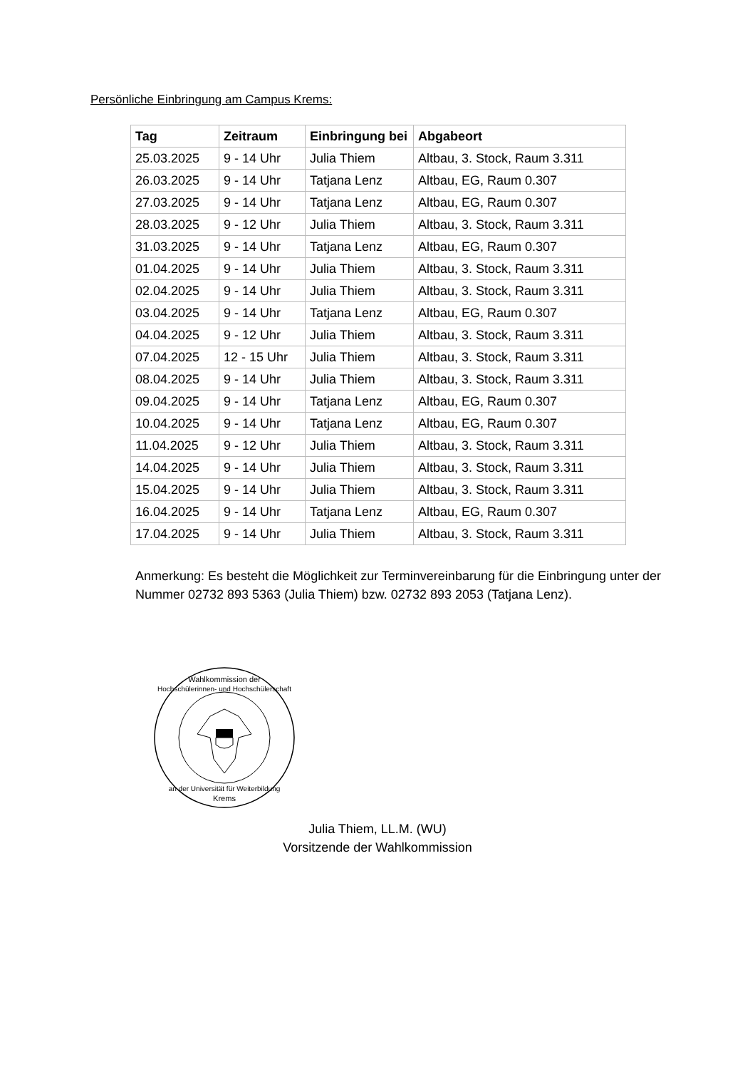Persönliche Einbringung am Campus Krems:
| Tag | Zeitraum | Einbringung bei | Abgabeort |
| --- | --- | --- | --- |
| 25.03.2025 | 9 - 14 Uhr | Julia Thiem | Altbau, 3. Stock, Raum 3.311 |
| 26.03.2025 | 9 - 14 Uhr | Tatjana Lenz | Altbau, EG, Raum 0.307 |
| 27.03.2025 | 9 - 14 Uhr | Tatjana Lenz | Altbau, EG, Raum 0.307 |
| 28.03.2025 | 9 - 12 Uhr | Julia Thiem | Altbau, 3. Stock, Raum 3.311 |
| 31.03.2025 | 9 - 14 Uhr | Tatjana Lenz | Altbau, EG, Raum 0.307 |
| 01.04.2025 | 9 - 14 Uhr | Julia Thiem | Altbau, 3. Stock, Raum 3.311 |
| 02.04.2025 | 9 - 14 Uhr | Julia Thiem | Altbau, 3. Stock, Raum 3.311 |
| 03.04.2025 | 9 - 14 Uhr | Tatjana Lenz | Altbau, EG, Raum 0.307 |
| 04.04.2025 | 9 - 12 Uhr | Julia Thiem | Altbau, 3. Stock, Raum 3.311 |
| 07.04.2025 | 12 - 15 Uhr | Julia Thiem | Altbau, 3. Stock, Raum 3.311 |
| 08.04.2025 | 9 - 14 Uhr | Julia Thiem | Altbau, 3. Stock, Raum 3.311 |
| 09.04.2025 | 9 - 14 Uhr | Tatjana Lenz | Altbau, EG, Raum 0.307 |
| 10.04.2025 | 9 - 14 Uhr | Tatjana Lenz | Altbau, EG, Raum 0.307 |
| 11.04.2025 | 9 - 12 Uhr | Julia Thiem | Altbau, 3. Stock, Raum 3.311 |
| 14.04.2025 | 9 - 14 Uhr | Julia Thiem | Altbau, 3. Stock, Raum 3.311 |
| 15.04.2025 | 9 - 14 Uhr | Julia Thiem | Altbau, 3. Stock, Raum 3.311 |
| 16.04.2025 | 9 - 14 Uhr | Tatjana Lenz | Altbau, EG, Raum 0.307 |
| 17.04.2025 | 9 - 14 Uhr | Julia Thiem | Altbau, 3. Stock, Raum 3.311 |
Anmerkung: Es besteht die Möglichkeit zur Terminvereinbarung für die Einbringung unter der Nummer 02732 893 5363 (Julia Thiem) bzw. 02732 893 2053 (Tatjana Lenz).
Wahlkommission der
Hochschülerinnen- und Hochschülerschaft
an der Universität für Weiterbildung
Krems
Julia Thiem, LL.M. (WU)
Vorsitzende der Wahlkommission